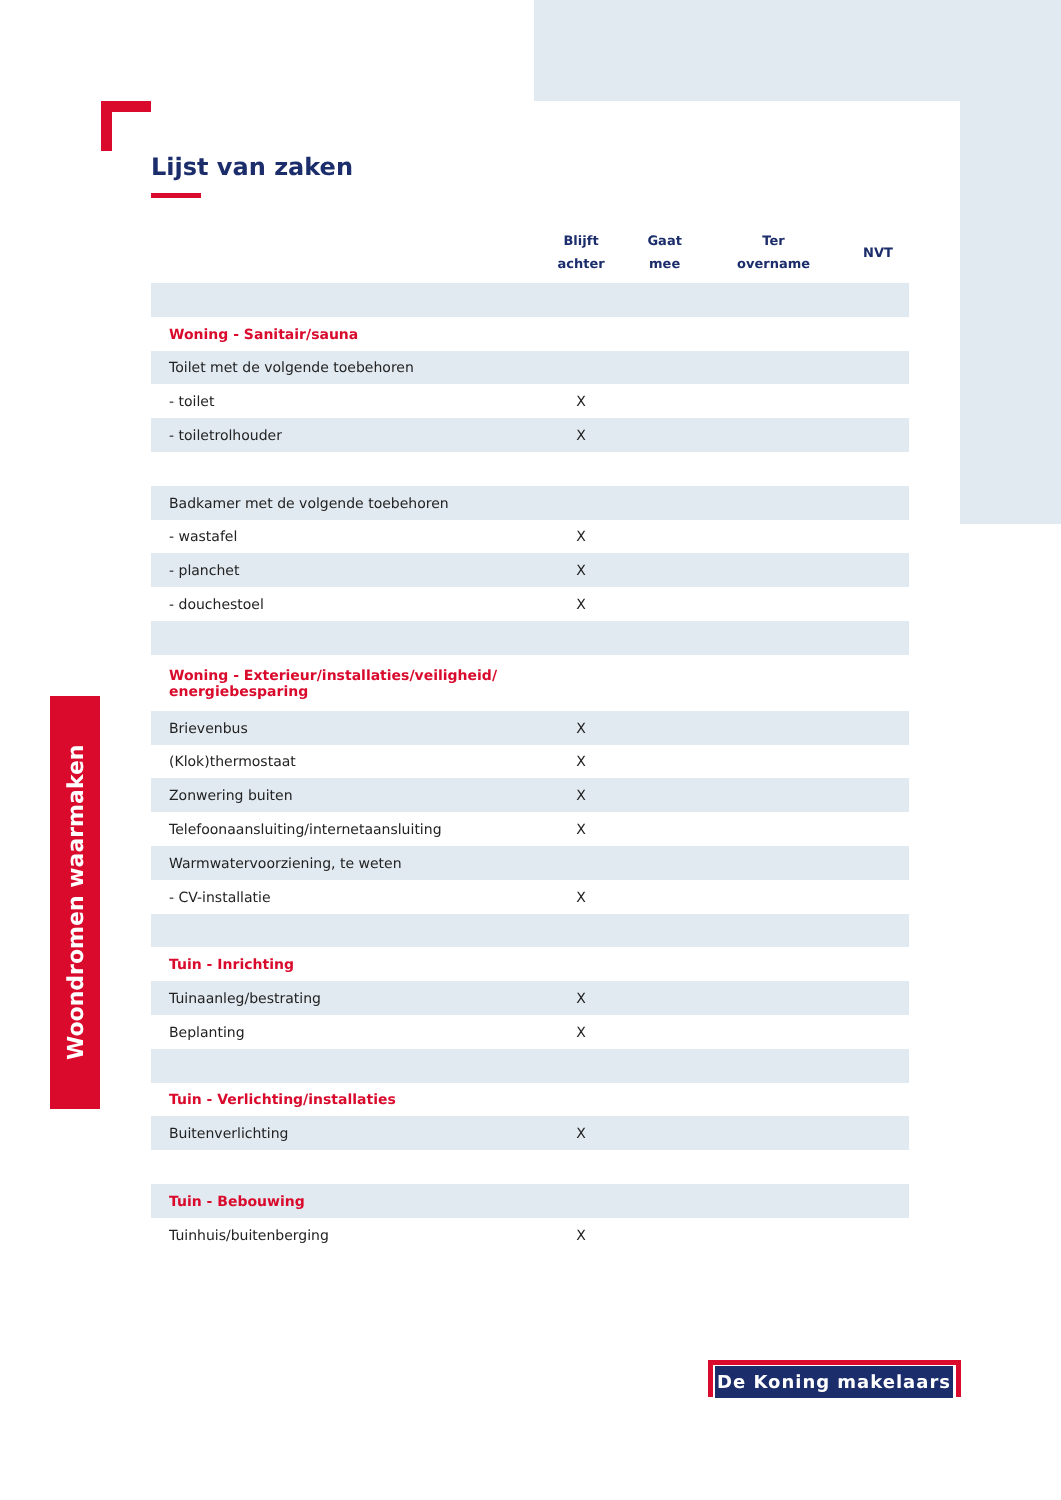Woondromen waarmaken
Lijst van zaken
| | Blijft achter | Gaat mee | Ter overname | NVT |
| --- | --- | --- | --- | --- |
| Woning - Sanitair/sauna | | | | |
| Toilet met de volgende toebehoren | | | | |
| - toilet | X | | | |
| - toiletrolhouder | X | | | |
| Badkamer met de volgende toebehoren | | | | |
| - wastafel | X | | | |
| - planchet | X | | | |
| - douchestoel | X | | | |
| Woning - Exterieur/installaties/veiligheid/ energiebesparing | | | | |
| Brievenbus | X | | | |
| (Klok)thermostaat | X | | | |
| Zonwering buiten | X | | | |
| Telefoonaansluiting/internetaansluiting | X | | | |
| Warmwatervoorziening, te weten | | | | |
| - CV-installatie | X | | | |
| Tuin - Inrichting | | | | |
| Tuinaanleg/bestrating | X | | | |
| Beplanting | X | | | |
| Tuin - Verlichting/installaties | | | | |
| Buitenverlichting | X | | | |
| Tuin - Bebouwing | | | | |
| Tuinhuis/buitenberging | X | | | |
De Koning makelaars